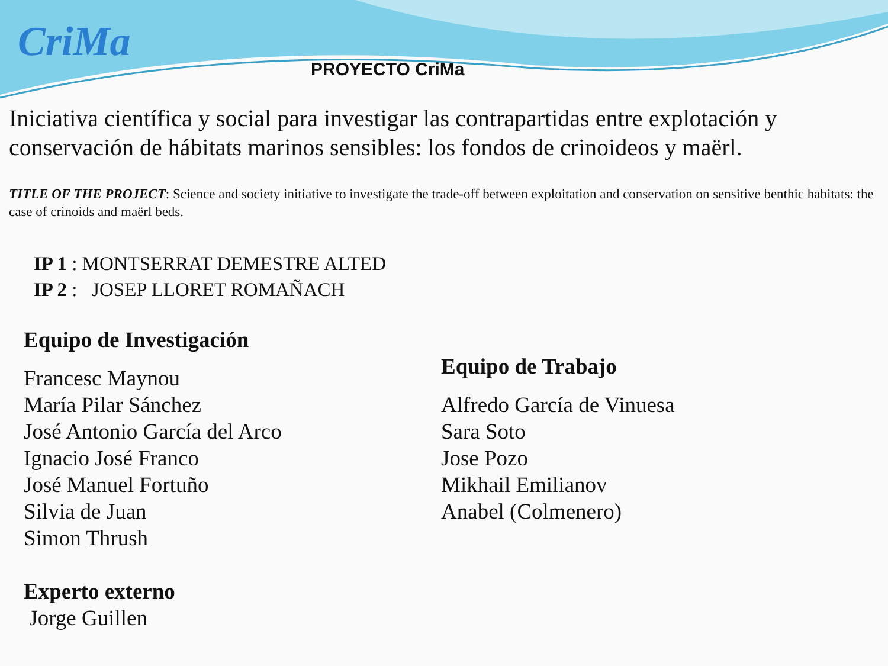CriMa
PROYECTO CriMa
Iniciativa científica y social para investigar las contrapartidas entre explotación y conservación de hábitats marinos sensibles: los fondos de crinoideos y maërl.
TITLE OF THE PROJECT: Science and society initiative to investigate the trade-off between exploitation and conservation on sensitive benthic habitats: the case of crinoids and maërl beds.
IP 1 : MONTSERRAT DEMESTRE ALTED
IP 2 : JOSEP LLORET ROMAÑACH
Equipo de Investigación
Francesc Maynou
María Pilar Sánchez
José Antonio García del Arco
Ignacio José Franco
José Manuel Fortuño
Silvia de Juan
Simon Thrush
Experto externo
Jorge Guillen
Equipo de Trabajo
Alfredo García de Vinuesa
Sara Soto
Jose Pozo
Mikhail Emilianov
Anabel (Colmenero)